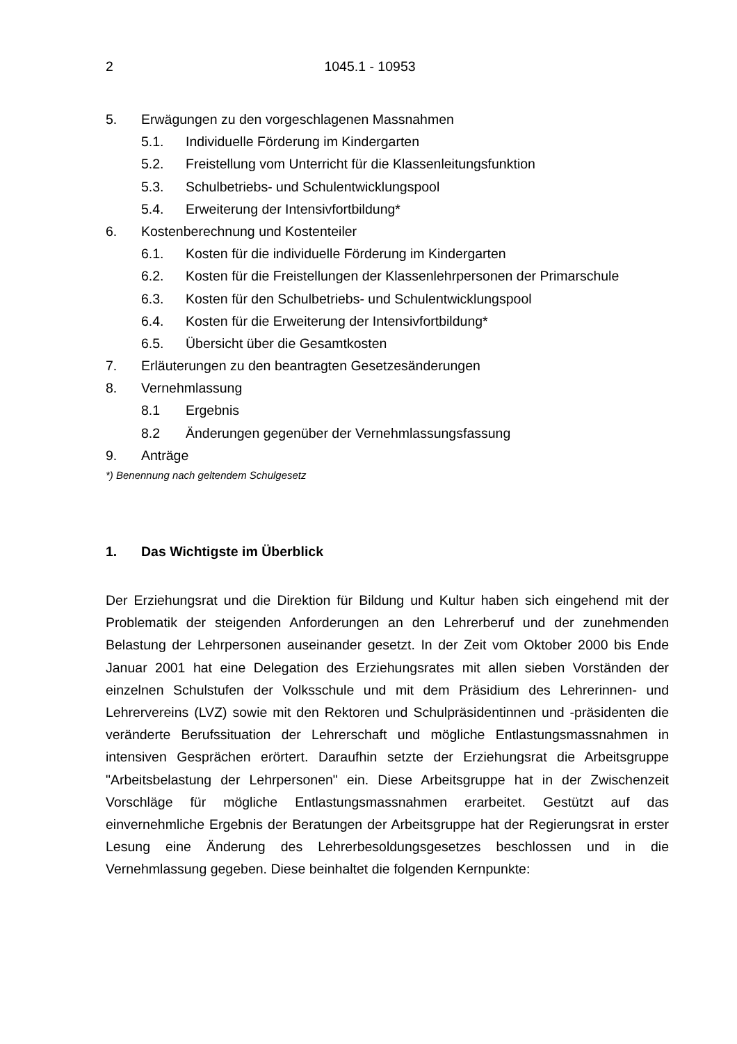2 1045.1 - 10953
5. Erwägungen zu den vorgeschlagenen Massnahmen
5.1. Individuelle Förderung im Kindergarten
5.2. Freistellung vom Unterricht für die Klassenleitungsfunktion
5.3. Schulbetriebs- und Schulentwicklungspool
5.4. Erweiterung der Intensivfortbildung*
6. Kostenberechnung und Kostenteiler
6.1. Kosten für die individuelle Förderung im Kindergarten
6.2. Kosten für die Freistellungen der Klassenlehrpersonen der Primarschule
6.3. Kosten für den Schulbetriebs- und Schulentwicklungspool
6.4. Kosten für die Erweiterung der Intensivfortbildung*
6.5. Übersicht über die Gesamtkosten
7. Erläuterungen zu den beantragten Gesetzesänderungen
8. Vernehmlassung
8.1 Ergebnis
8.2 Änderungen gegenüber der Vernehmlassungsfassung
9. Anträge
*) Benennung nach geltendem Schulgesetz
1. Das Wichtigste im Überblick
Der Erziehungsrat und die Direktion für Bildung und Kultur haben sich eingehend mit der Problematik der steigenden Anforderungen an den Lehrerberuf und der zunehmenden Belastung der Lehrpersonen auseinander gesetzt. In der Zeit vom Oktober 2000 bis Ende Januar 2001 hat eine Delegation des Erziehungsrates mit allen sieben Vorständen der einzelnen Schulstufen der Volksschule und mit dem Präsidium des Lehrerinnen- und Lehrervereins (LVZ) sowie mit den Rektoren und Schulpräsidentinnen und -präsidenten die veränderte Berufssituation der Lehrerschaft und mögliche Entlastungsmassnahmen in intensiven Gesprächen erörtert. Daraufhin setzte der Erziehungsrat die Arbeitsgruppe "Arbeitsbelastung der Lehrpersonen" ein. Diese Arbeitsgruppe hat in der Zwischenzeit Vorschläge für mögliche Entlastungsmassnahmen erarbeitet. Gestützt auf das einvernehmliche Ergebnis der Beratungen der Arbeitsgruppe hat der Regierungsrat in erster Lesung eine Änderung des Lehrerbesoldungsgesetzes beschlossen und in die Vernehmlassung gegeben. Diese beinhaltet die folgenden Kernpunkte: